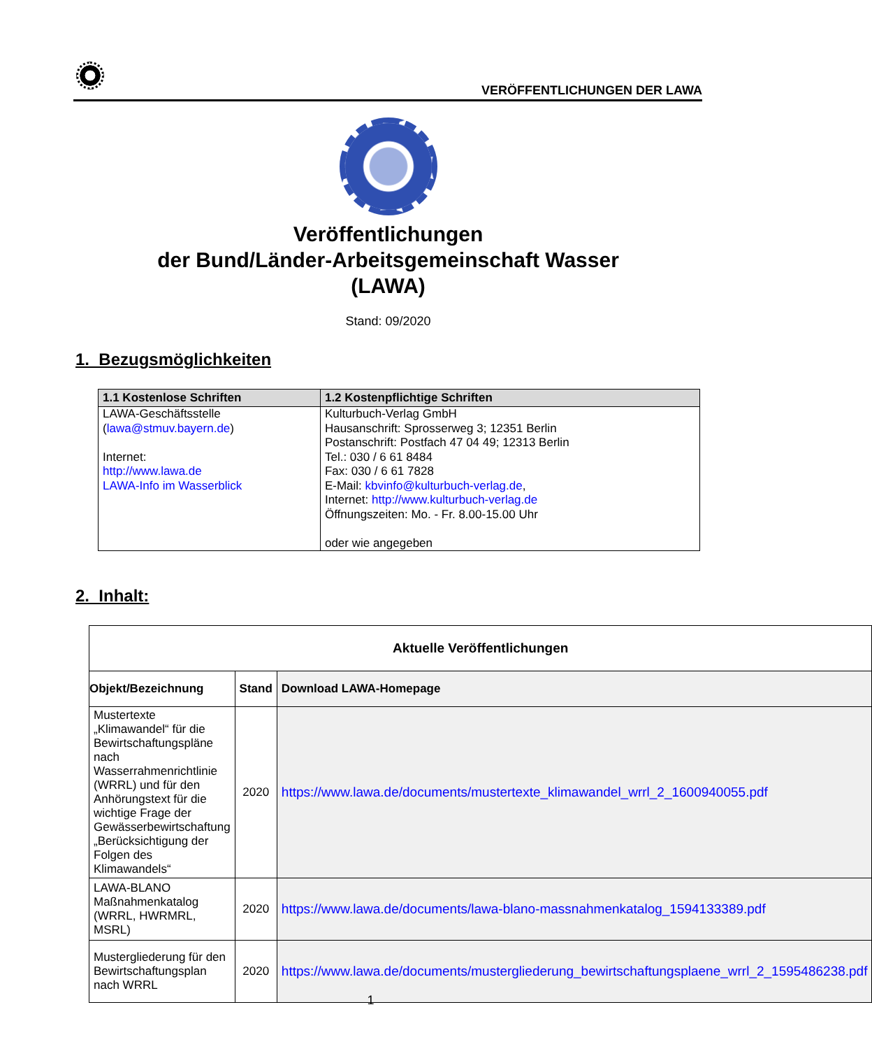VERÖFFENTLICHUNGEN DER LAWA
Veröffentlichungen
der Bund/Länder-Arbeitsgemeinschaft Wasser
(LAWA)
Stand: 09/2020
1. Bezugsmöglichkeiten
| 1.1 Kostenlose Schriften | 1.2 Kostenpflichtige Schriften |
| --- | --- |
| LAWA-Geschäftsstelle ( lawa@stmuv.bayern.de ) Internet: http://www.lawa.de LAWA-Info im Wasserblick | Kulturbuch-Verlag GmbH Hausanschrift: Sprosserweg 3; 12351 Berlin Postanschrift: Postfach 47 04 49; 12313 Berlin Tel.: 030 / 6 61 8484 Fax: 030 / 6 61 7828 E-Mail: kbvinfo@kulturbuch-verlag.de , Internet: http://www.kulturbuch-verlag.de Öffnungszeiten: Mo. - Fr. 8.00-15.00 Uhr oder wie angegeben |
2. Inhalt:
| Aktuelle Veröffentlichungen | | |
| --- | --- | --- |
| Objekt/Bezeichnung | Stand | Download LAWA-Homepage |
| Mustertexte „Klimawandel“ für die Bewirtschaftungspläne nach Wasserrahmenrichtlinie (WRRL) und für den Anhörungstext für die wichtige Frage der Gewässerbewirtschaftung „Berücksichtigung der Folgen des Klimawandels“ | 2020 | https://www.lawa.de/documents/mustertexte_klimawandel_wrrl_2_1600940055.pdf |
| LAWA-BLANO Maßnahmenkatalog (WRRL, HWRMRL, MSRL) | 2020 | https://www.lawa.de/documents/lawa-blano-massnahmenkatalog_1594133389.pdf |
| Mustergliederung für den Bewirtschaftungsplan nach WRRL | 2020 | https://www.lawa.de/documents/mustergliederung_bewirtschaftungsplaene_wrrl_2_1595486238.pdf |
1